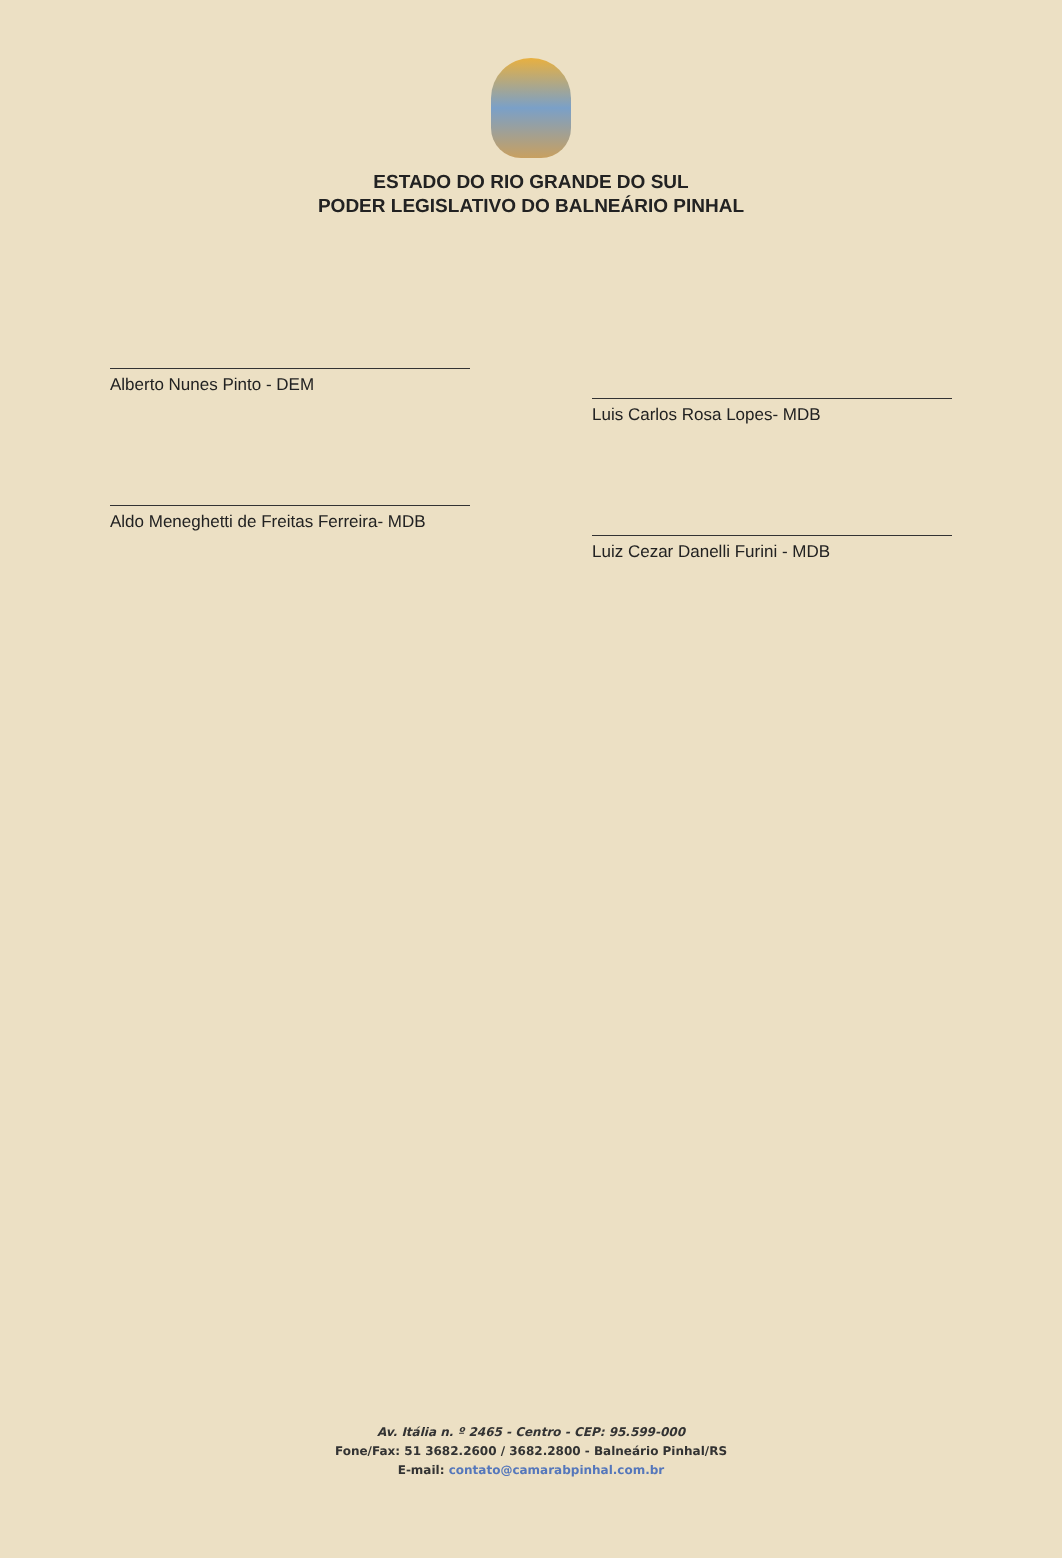ESTADO DO RIO GRANDE DO SUL
PODER LEGISLATIVO DO BALNEÁRIO PINHAL
Alberto Nunes Pinto - DEM
Aldo Meneghetti de Freitas Ferreira- MDB
Luis Carlos Rosa Lopes- MDB
Luiz Cezar Danelli Furini - MDB
Av. Itália n. º 2465 - Centro - CEP: 95.599-000
Fone/Fax: 51 3682.2600 / 3682.2800 - Balneário Pinhal/RS
E-mail: contato@camarabpinhal.com.br